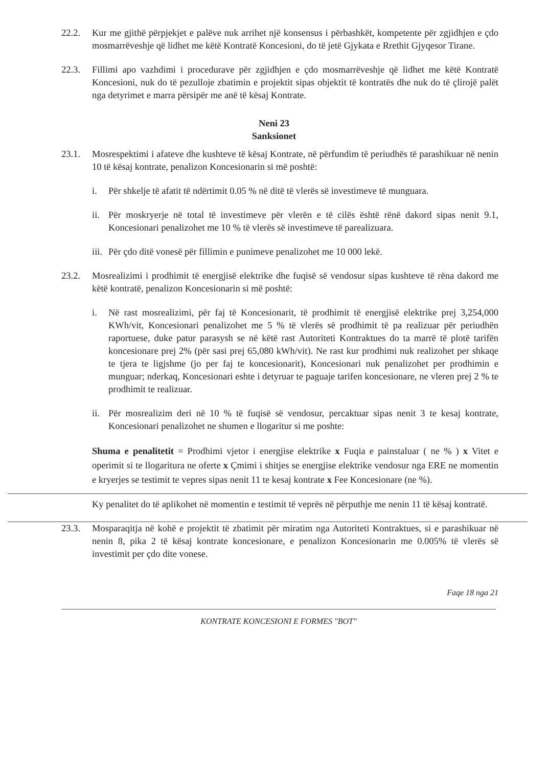22.2. Kur me gjithë përpjekjet e palëve nuk arrihet një konsensus i përbashkët, kompetente për zgjidhjen e çdo mosmarrëveshje që lidhet me këtë Kontratë Koncesioni, do të jetë Gjykata e Rrethit Gjyqesor Tirane.
22.3. Fillimi apo vazhdimi i procedurave për zgjidhjen e çdo mosmarrëveshje që lidhet me këtë Kontratë Koncesioni, nuk do të pezulloje zbatimin e projektit sipas objektit të kontratës dhe nuk do të çlirojë palët nga detyrimet e marra përsipër me anë të kësaj Kontrate.
Neni 23
Sanksionet
23.1. Mosrespektimi i afateve dhe kushteve të kësaj Kontrate, në përfundim të periudhës të parashikuar në nenin 10 të kësaj kontrate, penalizon Koncesionarin si më poshtë:
i. Për shkelje të afatit të ndërtimit 0.05 % në ditë të vlerës së investimeve të munguara.
ii. Për moskryerje në total të investimeve për vlerën e të cilës është rënë dakord sipas nenit 9.1, Koncesionari penalizohet me 10 % të vlerës së investimeve të parealizuara.
iii. Për çdo ditë vonesë për fillimin e punimeve penalizohet me 10 000 lekë.
23.2. Mosrealizimi i prodhimit të energjisë elektrike dhe fuqisë së vendosur sipas kushteve të rëna dakord me këtë kontratë, penalizon Koncesionarin si më poshtë:
i. Në rast mosrealizimi, për faj të Koncesionarit, të prodhimit të energjisë elektrike prej 3,254,000 KWh/vit, Koncesionari penalizohet me 5 % të vlerës së prodhimit të pa realizuar për periudhën raportuese, duke patur parasysh se në këtë rast Autoriteti Kontraktues do ta marrë të plotë tarifën koncesionare prej 2% (për sasi prej 65,080 kWh/vit). Ne rast kur prodhimi nuk realizohet per shkaqe te tjera te ligjshme (jo per faj te koncesionarit), Koncesionari nuk penalizohet per prodhimin e munguar; nderkaq, Koncesionari eshte i detyruar te paguaje tarifen koncesionare, ne vleren prej 2 % te prodhimit te realizuar.
ii. Për mosrealizim deri në 10 % të fuqisë së vendosur, percaktuar sipas nenit 3 te kesaj kontrate, Koncesionari penalizohet ne shumen e llogaritur si me poshte:
Shuma e penalitetit = Prodhimi vjetor i energjise elektrike x Fuqia e painstaluar ( ne % ) x Vitet e operimit si te llogaritura ne oferte x Çmimi i shitjes se energjise elektrike vendosur nga ERE ne momentin e kryerjes se testimit te vepres sipas nenit 11 te kesaj kontrate x Fee Koncesionare (ne %).
Ky penalitet do të aplikohet në momentin e testimit të veprës në përputhje me nenin 11 të kësaj kontratë.
23.3. Mosparaqitja në kohë e projektit të zbatimit për miratim nga Autoriteti Kontraktues, si e parashikuar në nenin 8, pika 2 të kësaj kontrate koncesionare, e penalizon Koncesionarin me 0.005% të vlerës së investimit per çdo dite vonese.
Faqe 18 nga 21
KONTRATE KONCESIONI E FORMES "BOT"